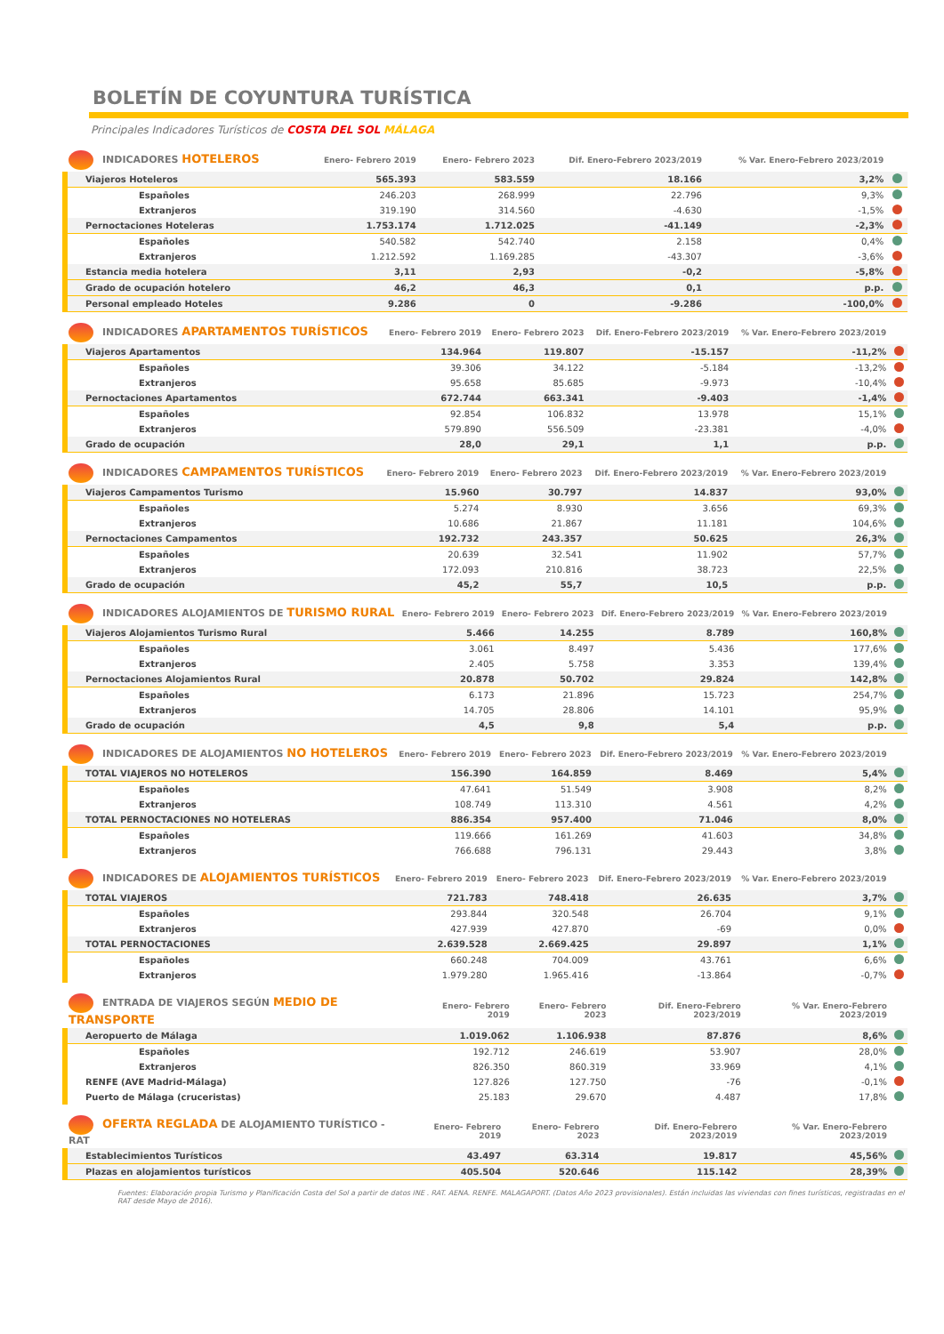BOLETÍN DE COYUNTURA TURÍSTICA
Principales Indicadores Turísticos de COSTA DEL SOL MÁLAGA
| INDICADORES HOTELEROS | Enero- Febrero 2019 | Enero- Febrero 2023 | Dif. Enero-Febrero 2023/2019 | % Var. Enero-Febrero 2023/2019 | |
| --- | --- | --- | --- | --- | --- |
| Viajeros Hoteleros | 565.393 | 583.559 | 18.166 | 3,2% | |
| Españoles | 246.203 | 268.999 | 22.796 | 9,3% | |
| Extranjeros | 319.190 | 314.560 | -4.630 | -1,5% | |
| Pernoctaciones Hoteleras | 1.753.174 | 1.712.025 | -41.149 | -2,3% | |
| Españoles | 540.582 | 542.740 | 2.158 | 0,4% | |
| Extranjeros | 1.212.592 | 1.169.285 | -43.307 | -3,6% | |
| Estancia media hotelera | 3,11 | 2,93 | -0,2 | -5,8% | |
| Grado de ocupación hotelero | 46,2 | 46,3 | 0,1 | p.p. | |
| Personal empleado Hoteles | 9.286 | 0 | -9.286 | -100,0% | |
| INDICADORES APARTAMENTOS TURÍSTICOS | Enero- Febrero 2019 | Enero- Febrero 2023 | Dif. Enero-Febrero 2023/2019 | % Var. Enero-Febrero 2023/2019 | |
| --- | --- | --- | --- | --- | --- |
| Viajeros Apartamentos | 134.964 | 119.807 | -15.157 | -11,2% | |
| Españoles | 39.306 | 34.122 | -5.184 | -13,2% | |
| Extranjeros | 95.658 | 85.685 | -9.973 | -10,4% | |
| Pernoctaciones Apartamentos | 672.744 | 663.341 | -9.403 | -1,4% | |
| Españoles | 92.854 | 106.832 | 13.978 | 15,1% | |
| Extranjeros | 579.890 | 556.509 | -23.381 | -4,0% | |
| Grado de ocupación | 28,0 | 29,1 | 1,1 | p.p. | |
| INDICADORES CAMPAMENTOS TURÍSTICOS | Enero- Febrero 2019 | Enero- Febrero 2023 | Dif. Enero-Febrero 2023/2019 | % Var. Enero-Febrero 2023/2019 | |
| --- | --- | --- | --- | --- | --- |
| Viajeros Campamentos Turismo | 15.960 | 30.797 | 14.837 | 93,0% | |
| Españoles | 5.274 | 8.930 | 3.656 | 69,3% | |
| Extranjeros | 10.686 | 21.867 | 11.181 | 104,6% | |
| Pernoctaciones Campamentos | 192.732 | 243.357 | 50.625 | 26,3% | |
| Españoles | 20.639 | 32.541 | 11.902 | 57,7% | |
| Extranjeros | 172.093 | 210.816 | 38.723 | 22,5% | |
| Grado de ocupación | 45,2 | 55,7 | 10,5 | p.p. | |
| INDICADORES ALOJAMIENTOS DE TURISMO RURAL | Enero- Febrero 2019 | Enero- Febrero 2023 | Dif. Enero-Febrero 2023/2019 | % Var. Enero-Febrero 2023/2019 | |
| --- | --- | --- | --- | --- | --- |
| Viajeros Alojamientos Turismo Rural | 5.466 | 14.255 | 8.789 | 160,8% | |
| Españoles | 3.061 | 8.497 | 5.436 | 177,6% | |
| Extranjeros | 2.405 | 5.758 | 3.353 | 139,4% | |
| Pernoctaciones Alojamientos Rural | 20.878 | 50.702 | 29.824 | 142,8% | |
| Españoles | 6.173 | 21.896 | 15.723 | 254,7% | |
| Extranjeros | 14.705 | 28.806 | 14.101 | 95,9% | |
| Grado de ocupación | 4,5 | 9,8 | 5,4 | p.p. | |
| INDICADORES DE ALOJAMIENTOS NO HOTELEROS | Enero- Febrero 2019 | Enero- Febrero 2023 | Dif. Enero-Febrero 2023/2019 | % Var. Enero-Febrero 2023/2019 | |
| --- | --- | --- | --- | --- | --- |
| TOTAL VIAJEROS NO HOTELEROS | 156.390 | 164.859 | 8.469 | 5,4% | |
| Españoles | 47.641 | 51.549 | 3.908 | 8,2% | |
| Extranjeros | 108.749 | 113.310 | 4.561 | 4,2% | |
| TOTAL PERNOCTACIONES NO HOTELERAS | 886.354 | 957.400 | 71.046 | 8,0% | |
| Españoles | 119.666 | 161.269 | 41.603 | 34,8% | |
| Extranjeros | 766.688 | 796.131 | 29.443 | 3,8% | |
| INDICADORES DE ALOJAMIENTOS TURÍSTICOS | Enero- Febrero 2019 | Enero- Febrero 2023 | Dif. Enero-Febrero 2023/2019 | % Var. Enero-Febrero 2023/2019 | |
| --- | --- | --- | --- | --- | --- |
| TOTAL VIAJEROS | 721.783 | 748.418 | 26.635 | 3,7% | |
| Españoles | 293.844 | 320.548 | 26.704 | 9,1% | |
| Extranjeros | 427.939 | 427.870 | -69 | 0,0% | |
| TOTAL PERNOCTACIONES | 2.639.528 | 2.669.425 | 29.897 | 1,1% | |
| Españoles | 660.248 | 704.009 | 43.761 | 6,6% | |
| Extranjeros | 1.979.280 | 1.965.416 | -13.864 | -0,7% | |
| ENTRADA DE VIAJEROS SEGÚN MEDIO DE TRANSPORTE | Enero- Febrero 2019 | Enero- Febrero 2023 | Dif. Enero-Febrero 2023/2019 | % Var. Enero-Febrero 2023/2019 | |
| --- | --- | --- | --- | --- | --- |
| Aeropuerto de Málaga | 1.019.062 | 1.106.938 | 87.876 | 8,6% | |
| Españoles | 192.712 | 246.619 | 53.907 | 28,0% | |
| Extranjeros | 826.350 | 860.319 | 33.969 | 4,1% | |
| RENFE (AVE Madrid-Málaga) | 127.826 | 127.750 | -76 | -0,1% | |
| Puerto de Málaga (cruceristas) | 25.183 | 29.670 | 4.487 | 17,8% | |
| OFERTA REGLADA DE ALOJAMIENTO TURÍSTICO - RAT | Enero- Febrero 2019 | Enero- Febrero 2023 | Dif. Enero-Febrero 2023/2019 | % Var. Enero-Febrero 2023/2019 | |
| --- | --- | --- | --- | --- | --- |
| Establecimientos Turísticos | 43.497 | 63.314 | 19.817 | 45,56% | |
| Plazas en alojamientos turísticos | 405.504 | 520.646 | 115.142 | 28,39% | |
Fuentes: Elaboración propia Turismo y Planificación Costa del Sol a partir de datos INE . RAT. AENA. RENFE. MALAGAPORT. (Datos Año 2023 provisionales). Están incluidas las viviendas con fines turísticos, registradas en el RAT desde Mayo de 2016).